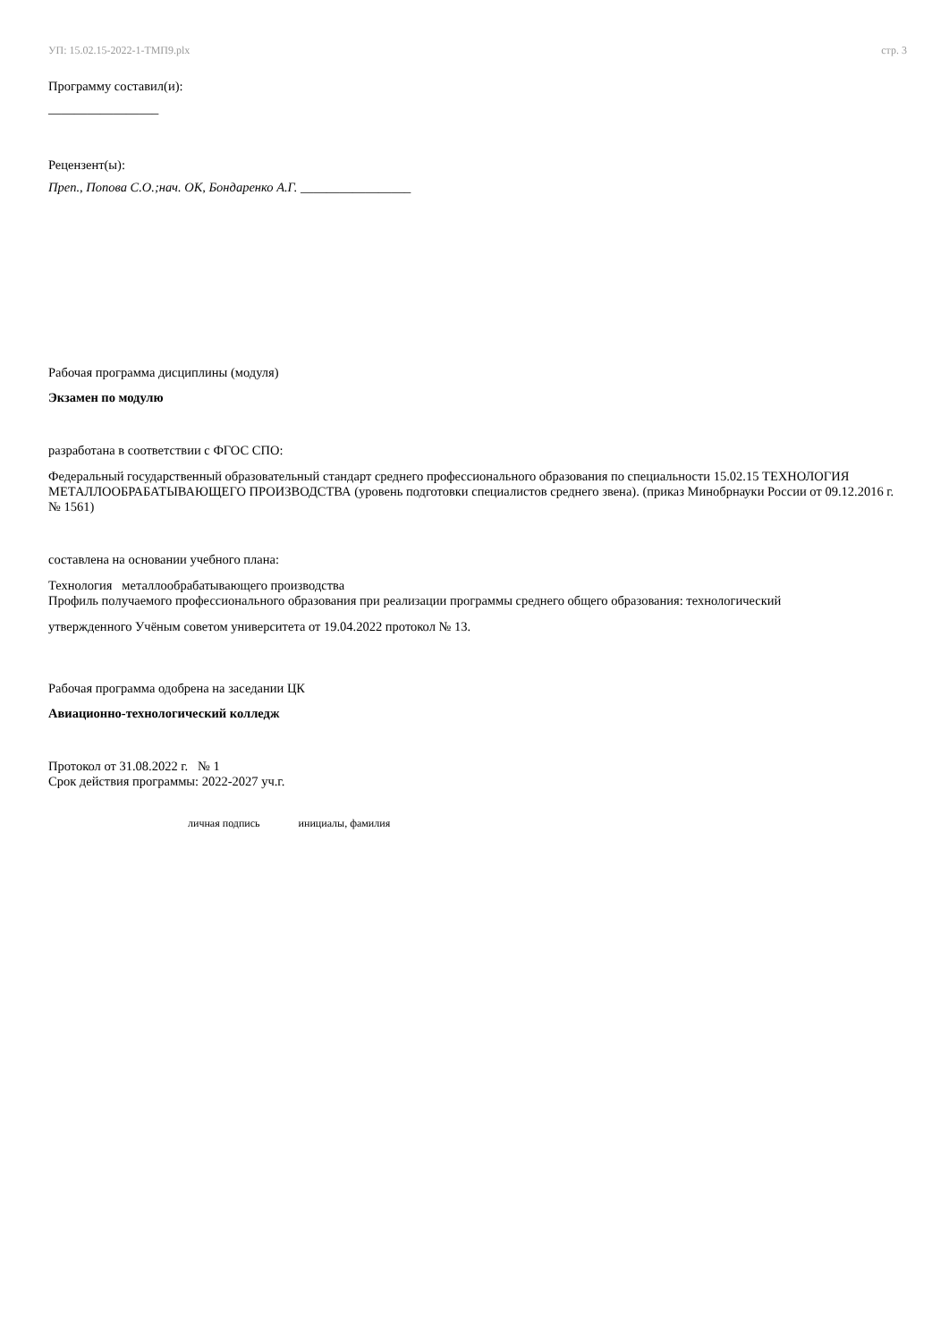УП: 15.02.15-2022-1-ТМП9.plx стр. 3
Программу составил(и):
_________________
Рецензент(ы):
Преп., Попова С.О.;нач. ОК, Бондаренко А.Г. _________________
Рабочая программа дисциплины (модуля)
Экзамен по модулю
разработана в соответствии с ФГОС СПО:
Федеральный государственный образовательный стандарт среднего профессионального образования по специальности 15.02.15 ТЕХНОЛОГИЯ МЕТАЛЛООБРАБАТЫВАЮЩЕГО ПРОИЗВОДСТВА (уровень подготовки специалистов среднего звена). (приказ Минобрнауки России от 09.12.2016 г. № 1561)
составлена на основании учебного плана:
Технология металлообрабатывающего производства
Профиль получаемого профессионального образования при реализации программы среднего общего образования: технологический
утвержденного Учёным советом университета от 19.04.2022 протокол № 13.
Рабочая программа одобрена на заседании ЦК
Авиационно-технологический колледж
Протокол от 31.08.2022 г. № 1
Срок действия программы: 2022-2027 уч.г.
личная подпись инициалы, фамилия